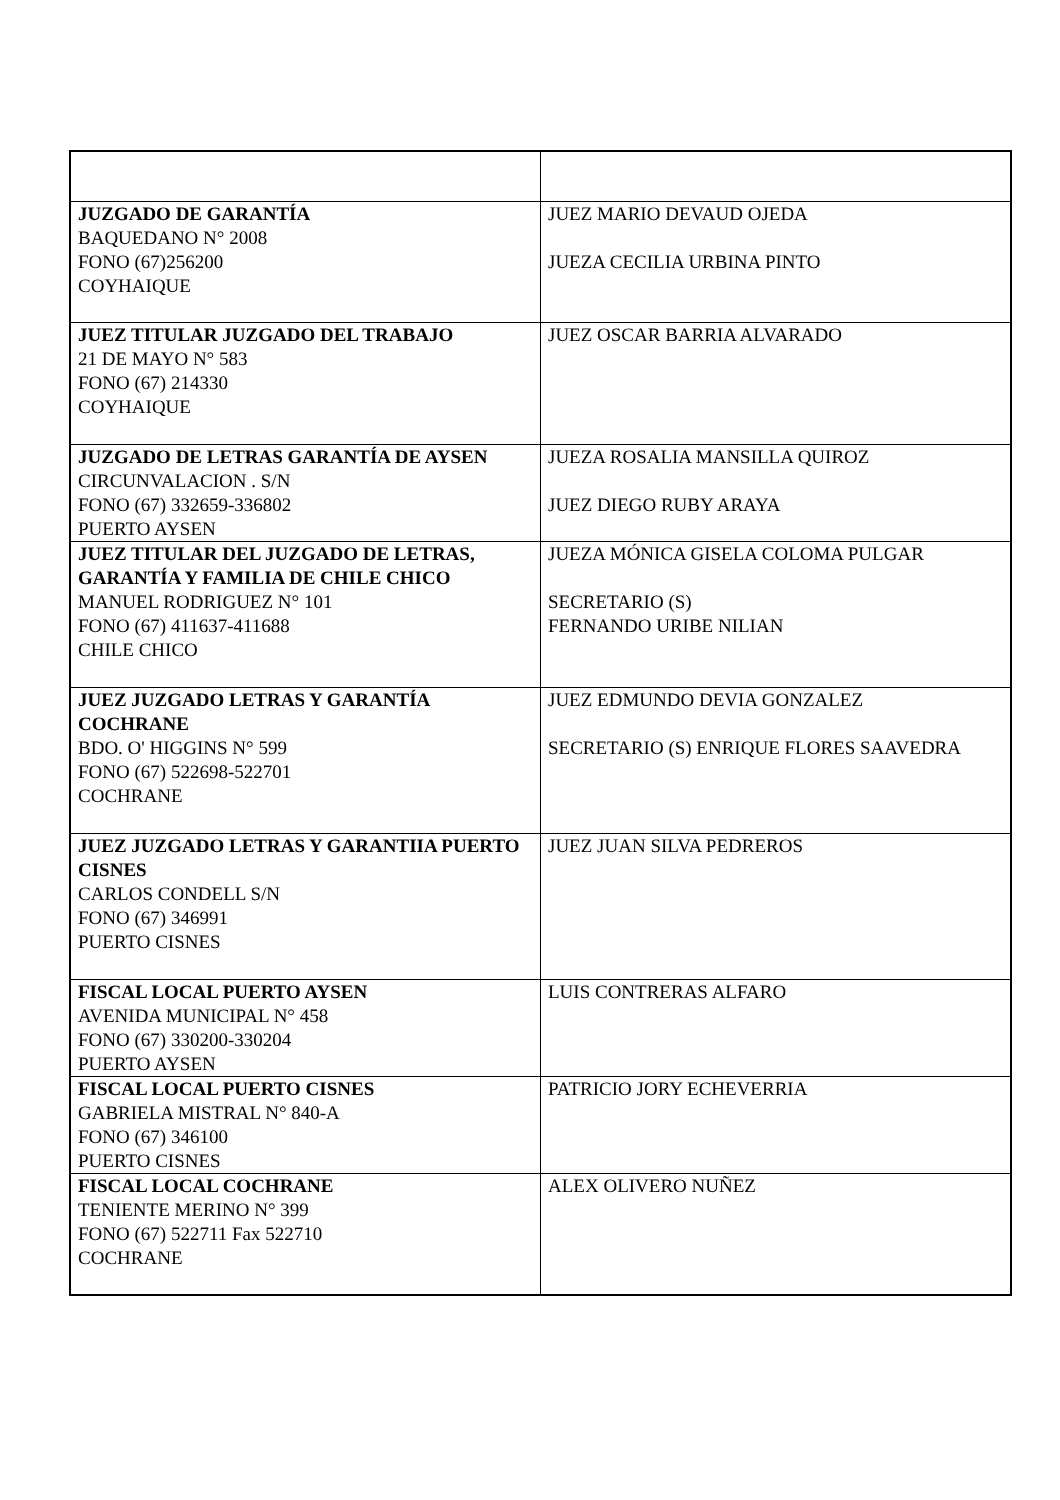| JUZGADO DE GARANTÍA BAQUEDANO N° 2008 FONO (67)256200 COYHAIQUE | JUEZ MARIO DEVAUD OJEDA JUEZA CECILIA URBINA PINTO |
| JUEZ TITULAR JUZGADO DEL TRABAJO 21 DE MAYO N° 583 FONO (67) 214330 COYHAIQUE | JUEZ OSCAR BARRIA ALVARADO |
| JUZGADO DE LETRAS GARANTÍA DE AYSEN CIRCUNVALACION . S/N FONO (67) 332659-336802 PUERTO AYSEN | JUEZA ROSALIA MANSILLA QUIROZ JUEZ DIEGO RUBY ARAYA |
| JUEZ TITULAR DEL JUZGADO DE LETRAS, GARANTÍA Y FAMILIA DE CHILE CHICO MANUEL RODRIGUEZ N° 101 FONO (67) 411637-411688 CHILE CHICO | JUEZA MÓNICA GISELA COLOMA PULGAR SECRETARIO (S) FERNANDO URIBE NILIAN |
| JUEZ JUZGADO LETRAS Y GARANTÍA COCHRANE BDO. O' HIGGINS N° 599 FONO (67) 522698-522701 COCHRANE | JUEZ EDMUNDO DEVIA GONZALEZ SECRETARIO (S) ENRIQUE FLORES SAAVEDRA |
| JUEZ JUZGADO LETRAS Y GARANTIIA PUERTO CISNES CARLOS CONDELL S/N FONO (67) 346991 PUERTO CISNES | JUEZ JUAN SILVA PEDREROS |
| FISCAL LOCAL PUERTO AYSEN AVENIDA MUNICIPAL N° 458 FONO (67) 330200-330204 PUERTO AYSEN | LUIS CONTRERAS ALFARO |
| FISCAL LOCAL PUERTO CISNES GABRIELA MISTRAL N° 840-A FONO (67) 346100 PUERTO CISNES | PATRICIO JORY ECHEVERRIA |
| FISCAL LOCAL COCHRANE TENIENTE MERINO N° 399 FONO (67) 522711 Fax 522710 COCHRANE | ALEX OLIVERO NUÑEZ |